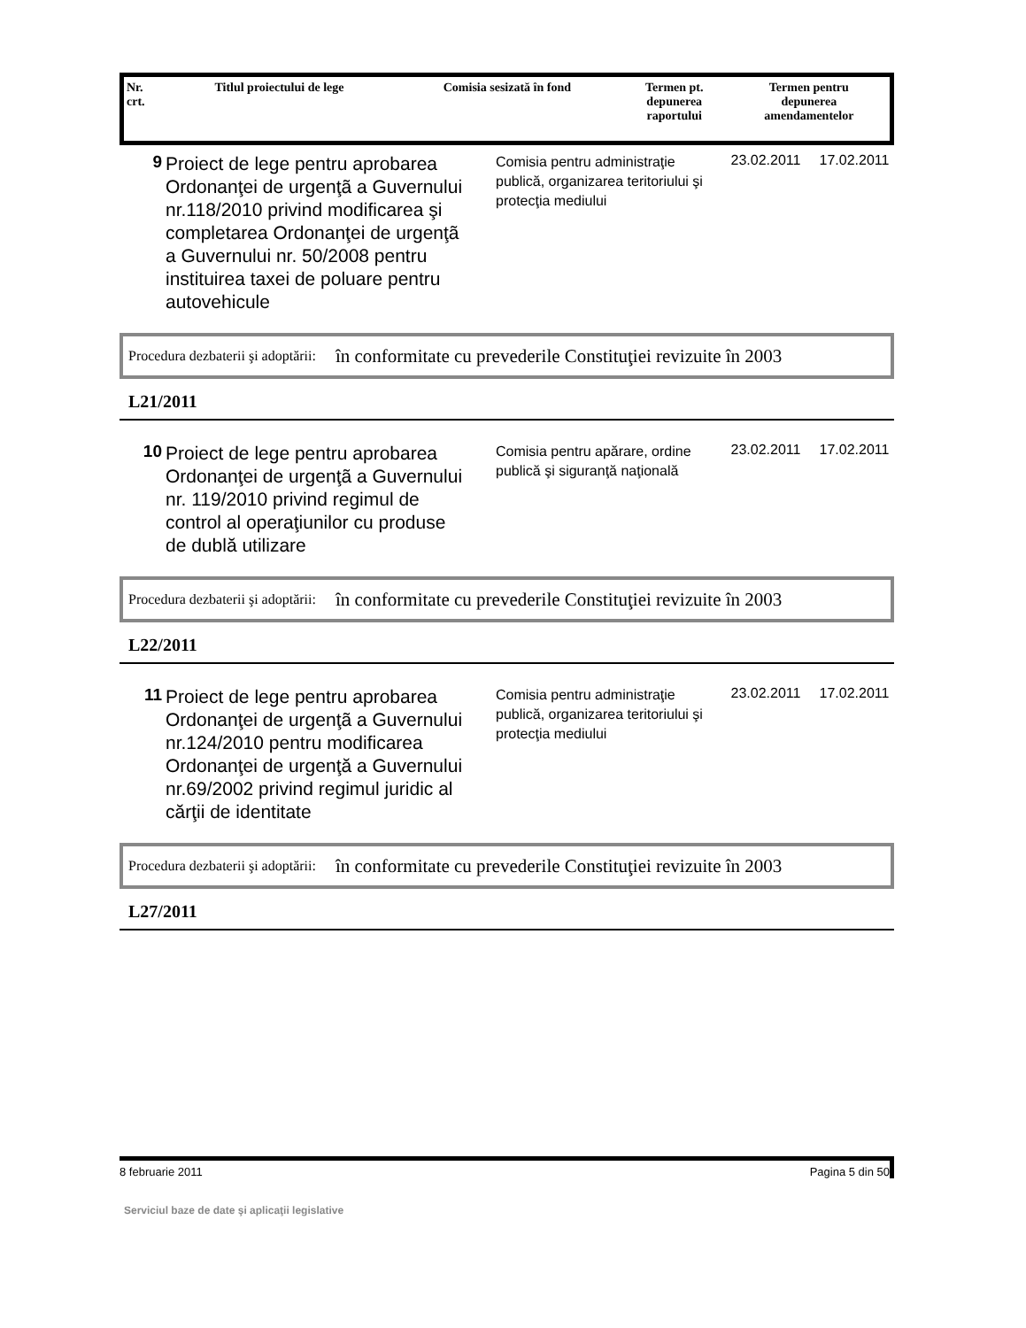| Nr. crt. | Titlul proiectului de lege | Comisia sesizată în fond | Termen pt. depunerea raportului | Termen pentru depunerea amendamentelor |
| --- | --- | --- | --- | --- |
9
Proiect de lege pentru aprobarea Ordonanţei de urgenţã a Guvernului nr.118/2010 privind modificarea şi completarea Ordonanţei de urgenţã a Guvernului nr. 50/2008 pentru instituirea taxei de poluare pentru autovehicule
Comisia pentru administraţie publică, organizarea teritoriului şi protecţia mediului
23.02.2011 17.02.2011
Procedura dezbaterii şi adoptării: în conformitate cu prevederile Constituţiei revizuite în 2003
L21/2011
10
Proiect de lege pentru aprobarea Ordonanţei de urgenţã a Guvernului nr. 119/2010 privind regimul de control al operaţiunilor cu produse de dublă utilizare
Comisia pentru apărare, ordine publică şi siguranţă naţională
23.02.2011 17.02.2011
Procedura dezbaterii şi adoptării: în conformitate cu prevederile Constituţiei revizuite în 2003
L22/2011
11
Proiect de lege pentru aprobarea Ordonanţei de urgenţã a Guvernului nr.124/2010 pentru modificarea Ordonanţei de urgenţă a Guvernului nr.69/2002 privind regimul juridic al cărţii de identitate
Comisia pentru administraţie publică, organizarea teritoriului şi protecţia mediului
23.02.2011 17.02.2011
Procedura dezbaterii şi adoptării: în conformitate cu prevederile Constituţiei revizuite în 2003
L27/2011
8 februarie 2011 Pagina 5 din 50
Serviciul baze de date şi aplicaţii legislative